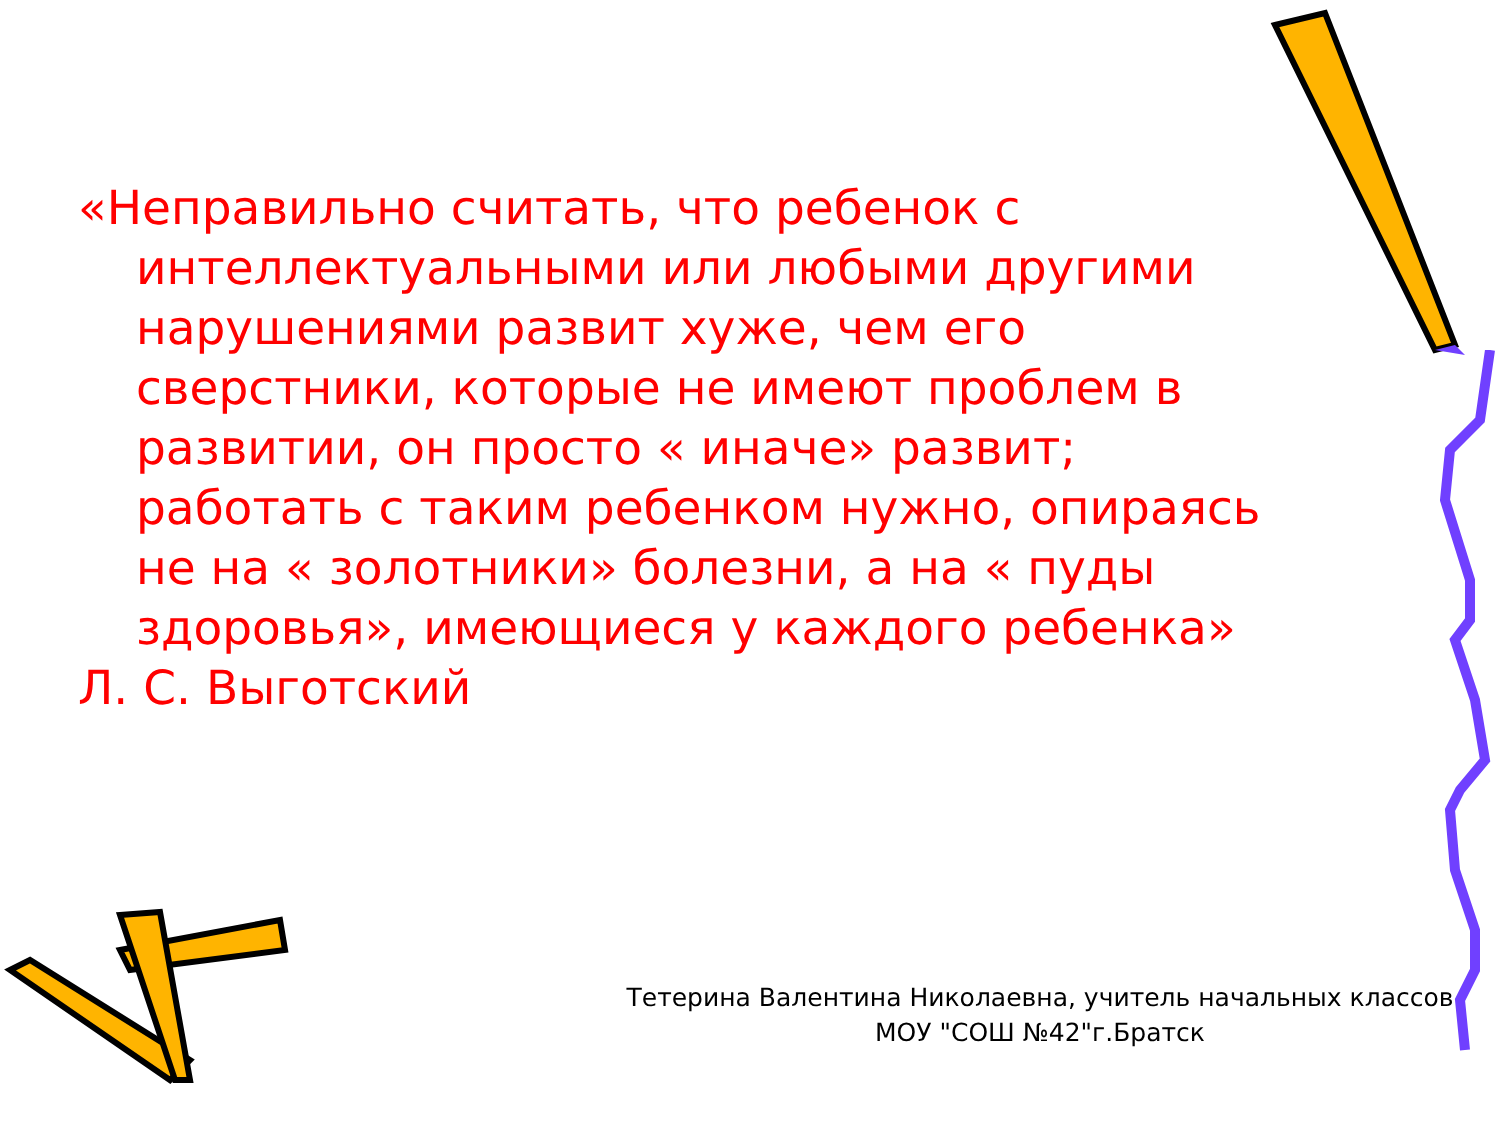«Неправильно считать, что ребенок с интеллектуальными или любыми другими нарушениями развит хуже, чем его сверстники, которые не имеют проблем в развитии, он просто « иначе» развит; работать с таким ребенком нужно, опираясь не на « золотники» болезни, а на « пуды здоровья», имеющиеся у каждого ребенка»
Л. С. Выготский
Тетерина Валентина Николаевна, учитель начальных классов
МОУ "СОШ №42"г.Братск